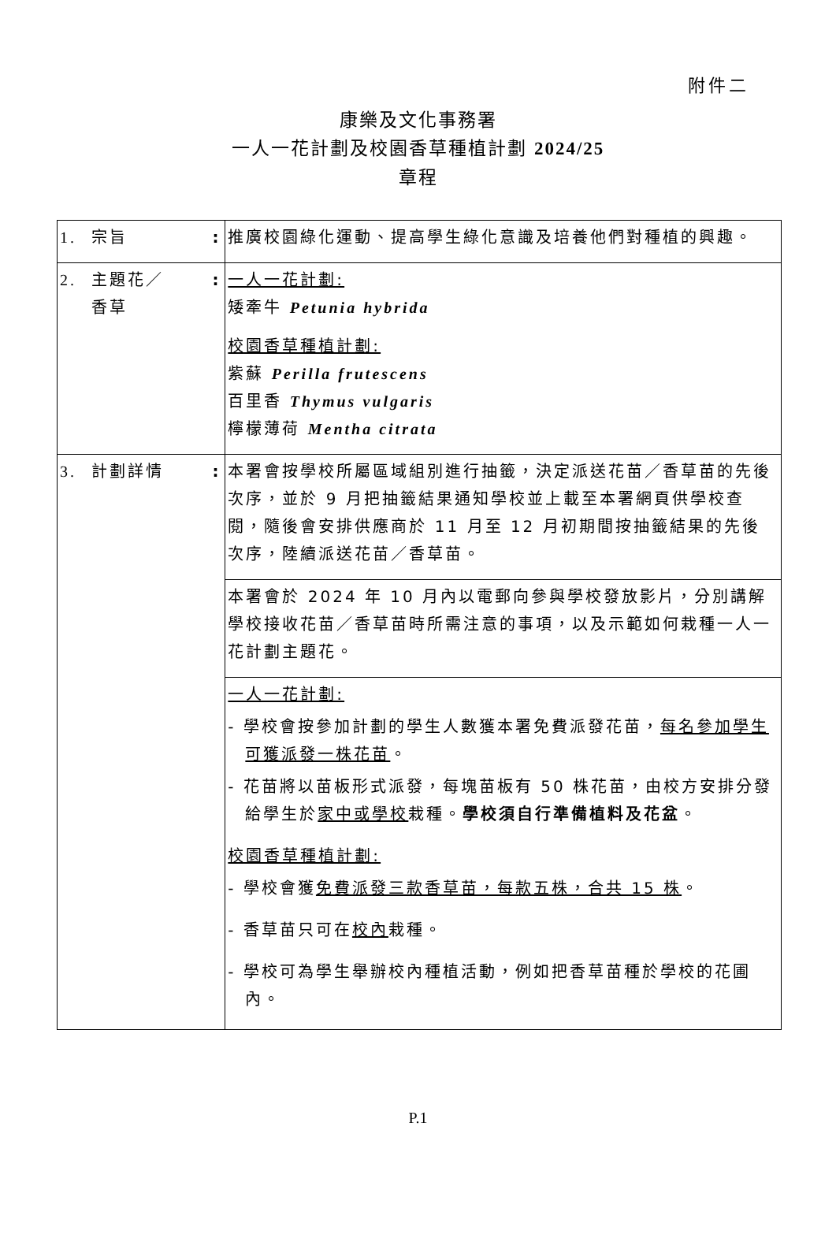附件二
康樂及文化事務署
一人一花計劃及校園香草種植計劃 2024/25
章程
| 1. 宗旨 | : | 推廣校園綠化運動、提高學生綠化意識及培養他們對種植的興趣。 |
| 2. 主題花／ 香草 | : | 一人一花計劃: 矮牽牛 Petunia hybrida 校園香草種植計劃: 紫蘇 Perilla frutescens 百里香 Thymus vulgaris 檸檬薄荷 Mentha citrata |
| 3. 計劃詳情 | : | 本署會按學校所屬區域組別進行抽籤，決定派送花苗／香草苗的先後次序，並於 9 月把抽籤結果通知學校並上載至本署網頁供學校查閱，隨後會安排供應商於 11 月至 12 月初期間按抽籤結果的先後次序，陸續派送花苗／香草苗。 |
| | | 本署會於 2024 年 10 月內以電郵向參與學校發放影片，分別講解學校接收花苗／香草苗時所需注意的事項，以及示範如何栽種一人一花計劃主題花。 |
| | | 一人一花計劃: - 學校會按參加計劃的學生人數獲本署免費派發花苗， 每名參加學生可獲派發一株花苗 。 - 花苗將以苗板形式派發，每塊苗板有 50 株花苗，由校方安排分發給學生於 家中或學校 栽種。 學校須自行準備植料及花盆 。 校園香草種植計劃: - 學校會獲 免費派發三款香草苗，每款五株，合共 15 株 。 - 香草苗只可在 校內 栽種。 - 學校可為學生舉辦校內種植活動，例如把香草苗種於學校的花圃內。 |
P.1